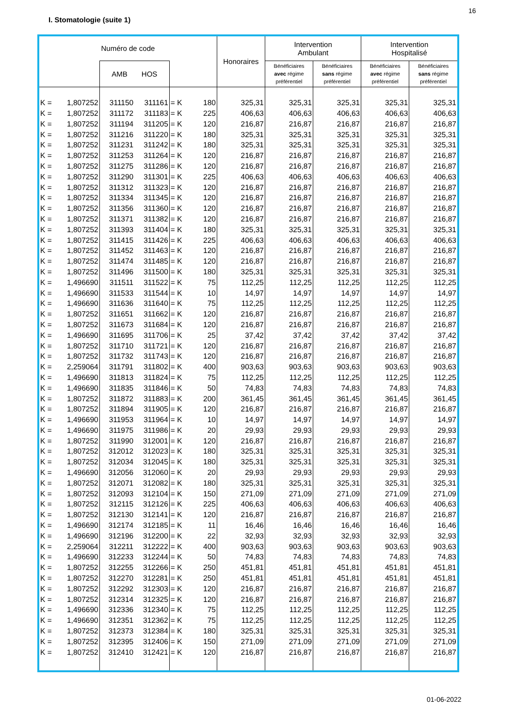16
I. Stomatologie (suite 1)
| Numéro de code | | | | | | Honoraires | Intervention Ambulant | | Intervention Hospitalisé | |
| --- | --- | --- | --- | --- | --- | --- | --- | --- | --- | --- |
| | | AMB HOS | | | | | Bénéficiaires avec régime préférentiel | Bénéficiaires sans régime préférentiel | Bénéficiaires avec régime préférentiel | Bénéficiaires sans régime préférentiel |
| K = | 1,807252 | 311150 | 311161 | = K | 180 | 325,31 | 325,31 | 325,31 | 325,31 | 325,31 |
| K = | 1,807252 | 311172 | 311183 | = K | 225 | 406,63 | 406,63 | 406,63 | 406,63 | 406,63 |
| K = | 1,807252 | 311194 | 311205 | = K | 120 | 216,87 | 216,87 | 216,87 | 216,87 | 216,87 |
| K = | 1,807252 | 311216 | 311220 | = K | 180 | 325,31 | 325,31 | 325,31 | 325,31 | 325,31 |
| K = | 1,807252 | 311231 | 311242 | = K | 180 | 325,31 | 325,31 | 325,31 | 325,31 | 325,31 |
| K = | 1,807252 | 311253 | 311264 | = K | 120 | 216,87 | 216,87 | 216,87 | 216,87 | 216,87 |
| K = | 1,807252 | 311275 | 311286 | = K | 120 | 216,87 | 216,87 | 216,87 | 216,87 | 216,87 |
| K = | 1,807252 | 311290 | 311301 | = K | 225 | 406,63 | 406,63 | 406,63 | 406,63 | 406,63 |
| K = | 1,807252 | 311312 | 311323 | = K | 120 | 216,87 | 216,87 | 216,87 | 216,87 | 216,87 |
| K = | 1,807252 | 311334 | 311345 | = K | 120 | 216,87 | 216,87 | 216,87 | 216,87 | 216,87 |
| K = | 1,807252 | 311356 | 311360 | = K | 120 | 216,87 | 216,87 | 216,87 | 216,87 | 216,87 |
| K = | 1,807252 | 311371 | 311382 | = K | 120 | 216,87 | 216,87 | 216,87 | 216,87 | 216,87 |
| K = | 1,807252 | 311393 | 311404 | = K | 180 | 325,31 | 325,31 | 325,31 | 325,31 | 325,31 |
| K = | 1,807252 | 311415 | 311426 | = K | 225 | 406,63 | 406,63 | 406,63 | 406,63 | 406,63 |
| K = | 1,807252 | 311452 | 311463 | = K | 120 | 216,87 | 216,87 | 216,87 | 216,87 | 216,87 |
| K = | 1,807252 | 311474 | 311485 | = K | 120 | 216,87 | 216,87 | 216,87 | 216,87 | 216,87 |
| K = | 1,807252 | 311496 | 311500 | = K | 180 | 325,31 | 325,31 | 325,31 | 325,31 | 325,31 |
| K = | 1,496690 | 311511 | 311522 | = K | 75 | 112,25 | 112,25 | 112,25 | 112,25 | 112,25 |
| K = | 1,496690 | 311533 | 311544 | = K | 10 | 14,97 | 14,97 | 14,97 | 14,97 | 14,97 |
| K = | 1,496690 | 311636 | 311640 | = K | 75 | 112,25 | 112,25 | 112,25 | 112,25 | 112,25 |
| K = | 1,807252 | 311651 | 311662 | = K | 120 | 216,87 | 216,87 | 216,87 | 216,87 | 216,87 |
| K = | 1,807252 | 311673 | 311684 | = K | 120 | 216,87 | 216,87 | 216,87 | 216,87 | 216,87 |
| K = | 1,496690 | 311695 | 311706 | = K | 25 | 37,42 | 37,42 | 37,42 | 37,42 | 37,42 |
| K = | 1,807252 | 311710 | 311721 | = K | 120 | 216,87 | 216,87 | 216,87 | 216,87 | 216,87 |
| K = | 1,807252 | 311732 | 311743 | = K | 120 | 216,87 | 216,87 | 216,87 | 216,87 | 216,87 |
| K = | 2,259064 | 311791 | 311802 | = K | 400 | 903,63 | 903,63 | 903,63 | 903,63 | 903,63 |
| K = | 1,496690 | 311813 | 311824 | = K | 75 | 112,25 | 112,25 | 112,25 | 112,25 | 112,25 |
| K = | 1,496690 | 311835 | 311846 | = K | 50 | 74,83 | 74,83 | 74,83 | 74,83 | 74,83 |
| K = | 1,807252 | 311872 | 311883 | = K | 200 | 361,45 | 361,45 | 361,45 | 361,45 | 361,45 |
| K = | 1,807252 | 311894 | 311905 | = K | 120 | 216,87 | 216,87 | 216,87 | 216,87 | 216,87 |
| K = | 1,496690 | 311953 | 311964 | = K | 10 | 14,97 | 14,97 | 14,97 | 14,97 | 14,97 |
| K = | 1,496690 | 311975 | 311986 | = K | 20 | 29,93 | 29,93 | 29,93 | 29,93 | 29,93 |
| K = | 1,807252 | 311990 | 312001 | = K | 120 | 216,87 | 216,87 | 216,87 | 216,87 | 216,87 |
| K = | 1,807252 | 312012 | 312023 | = K | 180 | 325,31 | 325,31 | 325,31 | 325,31 | 325,31 |
| K = | 1,807252 | 312034 | 312045 | = K | 180 | 325,31 | 325,31 | 325,31 | 325,31 | 325,31 |
| K = | 1,496690 | 312056 | 312060 | = K | 20 | 29,93 | 29,93 | 29,93 | 29,93 | 29,93 |
| K = | 1,807252 | 312071 | 312082 | = K | 180 | 325,31 | 325,31 | 325,31 | 325,31 | 325,31 |
| K = | 1,807252 | 312093 | 312104 | = K | 150 | 271,09 | 271,09 | 271,09 | 271,09 | 271,09 |
| K = | 1,807252 | 312115 | 312126 | = K | 225 | 406,63 | 406,63 | 406,63 | 406,63 | 406,63 |
| K = | 1,807252 | 312130 | 312141 | = K | 120 | 216,87 | 216,87 | 216,87 | 216,87 | 216,87 |
| K = | 1,496690 | 312174 | 312185 | = K | 11 | 16,46 | 16,46 | 16,46 | 16,46 | 16,46 |
| K = | 1,496690 | 312196 | 312200 | = K | 22 | 32,93 | 32,93 | 32,93 | 32,93 | 32,93 |
| K = | 2,259064 | 312211 | 312222 | = K | 400 | 903,63 | 903,63 | 903,63 | 903,63 | 903,63 |
| K = | 1,496690 | 312233 | 312244 | = K | 50 | 74,83 | 74,83 | 74,83 | 74,83 | 74,83 |
| K = | 1,807252 | 312255 | 312266 | = K | 250 | 451,81 | 451,81 | 451,81 | 451,81 | 451,81 |
| K = | 1,807252 | 312270 | 312281 | = K | 250 | 451,81 | 451,81 | 451,81 | 451,81 | 451,81 |
| K = | 1,807252 | 312292 | 312303 | = K | 120 | 216,87 | 216,87 | 216,87 | 216,87 | 216,87 |
| K = | 1,807252 | 312314 | 312325 | = K | 120 | 216,87 | 216,87 | 216,87 | 216,87 | 216,87 |
| K = | 1,496690 | 312336 | 312340 | = K | 75 | 112,25 | 112,25 | 112,25 | 112,25 | 112,25 |
| K = | 1,496690 | 312351 | 312362 | = K | 75 | 112,25 | 112,25 | 112,25 | 112,25 | 112,25 |
| K = | 1,807252 | 312373 | 312384 | = K | 180 | 325,31 | 325,31 | 325,31 | 325,31 | 325,31 |
| K = | 1,807252 | 312395 | 312406 | = K | 150 | 271,09 | 271,09 | 271,09 | 271,09 | 271,09 |
| K = | 1,807252 | 312410 | 312421 | = K | 120 | 216,87 | 216,87 | 216,87 | 216,87 | 216,87 |
01-06-2022